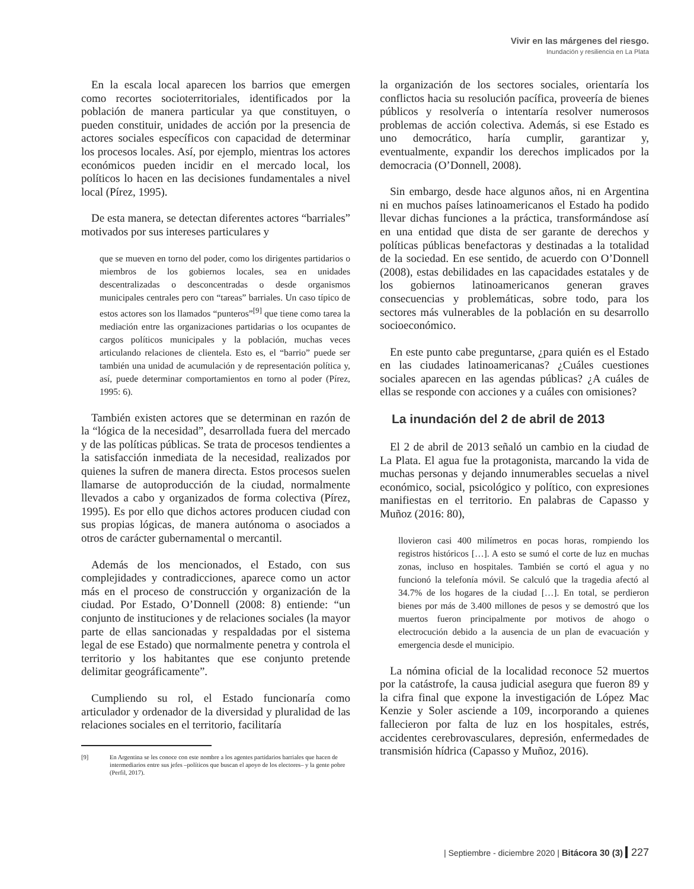Vivir en las márgenes del riesgo.
Inundación y resiliencia en La Plata
En la escala local aparecen los barrios que emergen como recortes socioterritoriales, identificados por la población de manera particular ya que constituyen, o pueden constituir, unidades de acción por la presencia de actores sociales específicos con capacidad de determinar los procesos locales. Así, por ejemplo, mientras los actores económicos pueden incidir en el mercado local, los políticos lo hacen en las decisiones fundamentales a nivel local (Pírez, 1995).
De esta manera, se detectan diferentes actores “barriales” motivados por sus intereses particulares y
que se mueven en torno del poder, como los dirigentes partidarios o miembros de los gobiernos locales, sea en unidades descentralizadas o desconcentradas o desde organismos municipales centrales pero con “tareas” barriales. Un caso típico de estos actores son los llamados “punteros”<sup>[9]</sup> que tiene como tarea la mediación entre las organizaciones partidarias o los ocupantes de cargos políticos municipales y la población, muchas veces articulando relaciones de clientela. Esto es, el “barrio” puede ser también una unidad de acumulación y de representación política y, así, puede determinar comportamientos en torno al poder (Pírez, 1995: 6).
También existen actores que se determinan en razón de la “lógica de la necesidad”, desarrollada fuera del mercado y de las políticas públicas. Se trata de procesos tendientes a la satisfacción inmediata de la necesidad, realizados por quienes la sufren de manera directa. Estos procesos suelen llamarse de autoproducción de la ciudad, normalmente llevados a cabo y organizados de forma colectiva (Pírez, 1995). Es por ello que dichos actores producen ciudad con sus propias lógicas, de manera autónoma o asociados a otros de carácter gubernamental o mercantil.
Además de los mencionados, el Estado, con sus complejidades y contradicciones, aparece como un actor más en el proceso de construcción y organización de la ciudad. Por Estado, O’Donnell (2008: 8) entiende: “un conjunto de instituciones y de relaciones sociales (la mayor parte de ellas sancionadas y respaldadas por el sistema legal de ese Estado) que normalmente penetra y controla el territorio y los habitantes que ese conjunto pretende delimitar geográficamente”.
Cumpliendo su rol, el Estado funcionaría como articulador y ordenador de la diversidad y pluralidad de las relaciones sociales en el territorio, facilitaría
[9] En Argentina se les conoce con este nombre a los agentes partidarios barriales que hacen de intermediarios entre sus jefes –políticos que buscan el apoyo de los electores– y la gente pobre (Perfil, 2017).
la organización de los sectores sociales, orientaría los conflictos hacia su resolución pacífica, proveería de bienes públicos y resolvería o intentaría resolver numerosos problemas de acción colectiva. Además, si ese Estado es uno democrático, haría cumplir, garantizar y, eventualmente, expandir los derechos implicados por la democracia (O’Donnell, 2008).
Sin embargo, desde hace algunos años, ni en Argentina ni en muchos países latinoamericanos el Estado ha podido llevar dichas funciones a la práctica, transformándose así en una entidad que dista de ser garante de derechos y políticas públicas benefactoras y destinadas a la totalidad de la sociedad. En ese sentido, de acuerdo con O’Donnell (2008), estas debilidades en las capacidades estatales y de los gobiernos latinoamericanos generan graves consecuencias y problemáticas, sobre todo, para los sectores más vulnerables de la población en su desarrollo socioeconómico.
En este punto cabe preguntarse, ¿para quién es el Estado en las ciudades latinoamericanas? ¿Cuáles cuestiones sociales aparecen en las agendas públicas? ¿A cuáles de ellas se responde con acciones y a cuáles con omisiones?
La inundación del 2 de abril de 2013
El 2 de abril de 2013 señaló un cambio en la ciudad de La Plata. El agua fue la protagonista, marcando la vida de muchas personas y dejando innumerables secuelas a nivel económico, social, psicológico y político, con expresiones manifiestas en el territorio. En palabras de Capasso y Muñoz (2016: 80),
llovieron casi 400 milímetros en pocas horas, rompiendo los registros históricos […]. A esto se sumó el corte de luz en muchas zonas, incluso en hospitales. También se cortó el agua y no funcionó la telefonía móvil. Se calculó que la tragedia afectó al 34.7% de los hogares de la ciudad […]. En total, se perdieron bienes por más de 3.400 millones de pesos y se demostró que los muertos fueron principalmente por motivos de ahogo o electrocución debido a la ausencia de un plan de evacuación y emergencia desde el municipio.
La nómina oficial de la localidad reconoce 52 muertos por la catástrofe, la causa judicial asegura que fueron 89 y la cifra final que expone la investigación de López Mac Kenzie y Soler asciende a 109, incorporando a quienes fallecieron por falta de luz en los hospitales, estrés, accidentes cerebrovasculares, depresión, enfermedades de transmisión hídrica (Capasso y Muñoz, 2016).
| Septiembre - diciembre 2020 | Bitácora 30 (3) 227